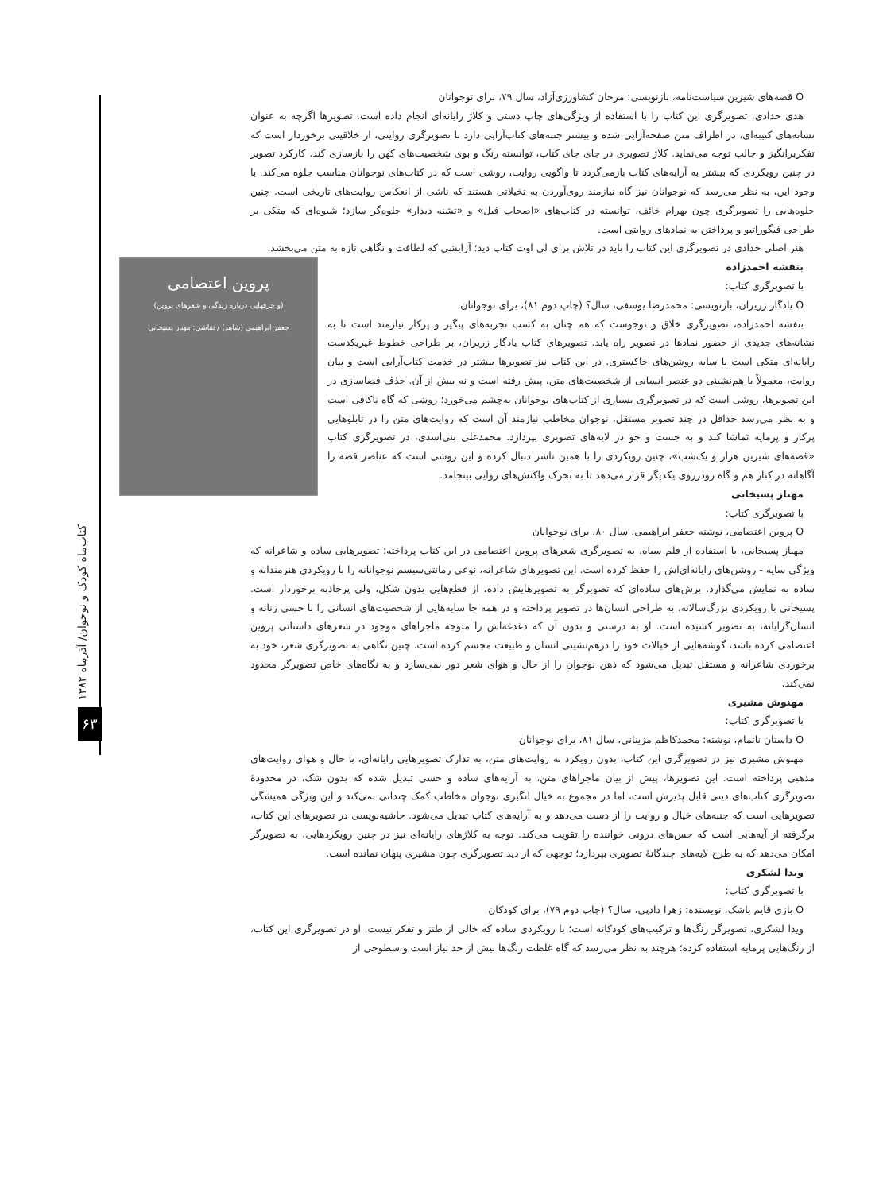کتاب‌ماه کودک و نوجوان/ آذرماه ۱۳۸۲
۶۳
O قصه‌های شیرین سیاست‌نامه، بازنویسی: مرجان کشاورزی‌آزاد، سال ۷۹، برای نوجوانان
هدی حدادی، تصویرگری این کتاب را با استفاده از ویژگی‌های چاپ دستی و کلاژ رایانه‌ای انجام داده است. تصویرها اگرچه به عنوان نشانه‌های کتیبه‌ای، در اطراف متن صفحه‌آرایی شده و بیشتر جنبه‌های کتاب‌آرایی دارد تا تصویرگری روایتی، از خلاقیتی برخوردار است که تفکربرانگیز و جالب توجه می‌نماید. کلاژ تصویری در جای جای کتاب، توانسته رنگ و بوی شخصیت‌های کهن را بازسازی کند. کارکرد تصویر در چنین رویکردی که بیشتر به آرایه‌های کتاب بازمی‌گردد تا واگویی روایت، روشی است که در کتاب‌های نوجوانان مناسب جلوه می‌کند. با وجود این، به نظر می‌رسد که نوجوانان نیز گاه نیازمند روی‌آوردن به تخیلاتی هستند که ناشی از انعکاس روایت‌های تاریخی است. چنین جلوه‌هایی را تصویرگری چون بهرام خائف، توانسته در کتاب‌های «اصحاب فیل» و «تشنه دیدار» جلوه‌گر سازد؛ شیوه‌ای که متکی بر طراحی فیگوراتیو و پرداختن به نمادهای روایتی است.
هنر اصلی حدادی در تصویرگری این کتاب را باید در تلاش برای لی اوت کتاب دید؛ آرایشی که لطافت و نگاهی تازه به متن می‌بخشد.
پروین اعتصامی
(و حرفهایی درباره زندگی و شعرهای پروین)
جعفر ابراهیمی (شاهد) / نقاشی: مهناز پسیخانی
بنفشه احمدزاده
با تصویرگری کتاب:
O یادگار زریران، بازنویسی: محمدرضا یوسفی، سال؟ (چاپ دوم ۸۱)، برای نوجوانان
بنفشه احمدزاده، تصویرگری خلاق و نوجوست که هم چنان به کسب تجربه‌های پیگیر و پرکار نیازمند است تا به نشانه‌های جدیدی از حضور نمادها در تصویر راه یابد. تصویرهای کتاب یادگار زریران، بر طراحی خطوط غیریکدست رایانه‌ای متکی است با سایه روشن‌های خاکستری. در این کتاب نیز تصویرها بیشتر در خدمت کتاب‌آرایی است و بیان روایت، معمولاً با هم‌نشینی دو عنصر انسانی از شخصیت‌های متن، پیش رفته است و نه بیش از آن. حذف فضاسازی در این تصویرها، روشی است که در تصویرگری بسیاری از کتاب‌های نوجوانان به‌چشم می‌خورد؛ روشی که گاه ناکافی است و به نظر می‌رسد حداقل در چند تصویر مستقل، نوجوان مخاطب نیازمند آن است که روایت‌های متن را در تابلوهایی پرکار و پرمایه تماشا کند و به جست و جو در لایه‌های تصویری بپردازد. محمدعلی بنی‌اسدی، در تصویرگری کتاب «قصه‌های شیرین هزار و یک‌شب»، چنین رویکردی را با همین ناشر دنبال کرده و این روشی است که عناصر قصه را آگاهانه در کنار هم و گاه رودرروی یکدیگر قرار می‌دهد تا به تحرک واکنش‌های روایی بینجامد.
مهناز پسیخانی
با تصویرگری کتاب:
O پروین اعتصامی، نوشته جعفر ابراهیمی، سال ۸۰، برای نوجوانان
مهناز پسیخانی، با استفاده از قلم سیاه، به تصویرگری شعرهای پروین اعتصامی در این کتاب پرداخته؛ تصویرهایی ساده و شاعرانه که ویژگی سایه - روشن‌های رایانه‌ای‌اش را حفظ کرده است. این تصویرهای شاعرانه، نوعی رمانتی‌سیسم نوجوانانه را با رویکردی هنرمندانه و ساده به نمایش می‌گذارد. برش‌های ساده‌ای که تصویرگر به تصویرهایش داده، از قطع‌هایی بدون شکل، ولی پرجاذبه برخوردار است. پسیخانی با رویکردی بزرگ‌سالانه، به طراحی انسان‌ها در تصویر پرداخته و در همه جا سایه‌هایی از شخصیت‌های انسانی را با حسی زنانه و انسان‌گرایانه، به تصویر کشیده است. او به درستی و بدون آن که دغدغه‌اش را متوجه ماجراهای موجود در شعرهای داستانی پروین اعتصامی کرده باشد، گوشه‌هایی از خیالات خود را درهم‌نشینی انسان و طبیعت مجسم کرده است. چنین نگاهی به تصویرگری شعر، خود به برخوردی شاعرانه و مستقل تبدیل می‌شود که ذهن نوجوان را از حال و هوای شعر دور نمی‌سازد و به نگاه‌های خاص تصویرگر محدود نمی‌کند.
مهنوش مشیری
با تصویرگری کتاب:
O داستان ناتمام، نوشته: محمدکاظم مزینانی، سال ۸۱، برای نوجوانان
مهنوش مشیری نیز در تصویرگری این کتاب، بدون رویکرد به روایت‌های متن، به تدارک تصویرهایی رایانه‌ای، با حال و هوای روایت‌های مذهبی پرداخته است. این تصویرها، پیش از بیان ماجراهای متن، به آرایه‌های ساده و حسی تبدیل شده که بدون شک، در محدودهٔ تصویرگری کتاب‌های دینی قابل پذیرش است، اما در مجموع به خیال انگیزی نوجوان مخاطب کمک چندانی نمی‌کند و این ویژگی همیشگی تصویرهایی است که جنبه‌های خیال و روایت را از دست می‌دهد و به آرایه‌های کتاب تبدیل می‌شود. حاشیه‌نویسی در تصویرهای این کتاب، برگرفته از آیه‌هایی است که حس‌های درونی خواننده را تقویت می‌کند. توجه به کلاژهای رایانه‌ای نیز در چنین رویکردهایی، به تصویرگر امکان می‌دهد که به طرح لایه‌های چندگانهٔ تصویری بپردازد؛ توجهی که از دید تصویرگری چون مشیری پنهان نمانده است.
ویدا لشکری
با تصویرگری کتاب:
O بازی قایم باشک، نویسنده: زهرا دادپی، سال؟ (چاپ دوم ۷۹)، برای کودکان
ویدا لشکری، تصویرگر رنگ‌ها و ترکیب‌های کودکانه است؛ با رویکردی ساده که خالی از طنز و تفکر نیست. او در تصویرگری این کتاب، از رنگ‌هایی پرمایه استفاده کرده؛ هرچند به نظر می‌رسد که گاه غلظت رنگ‌ها بیش از حد نیاز است و سطوحی از